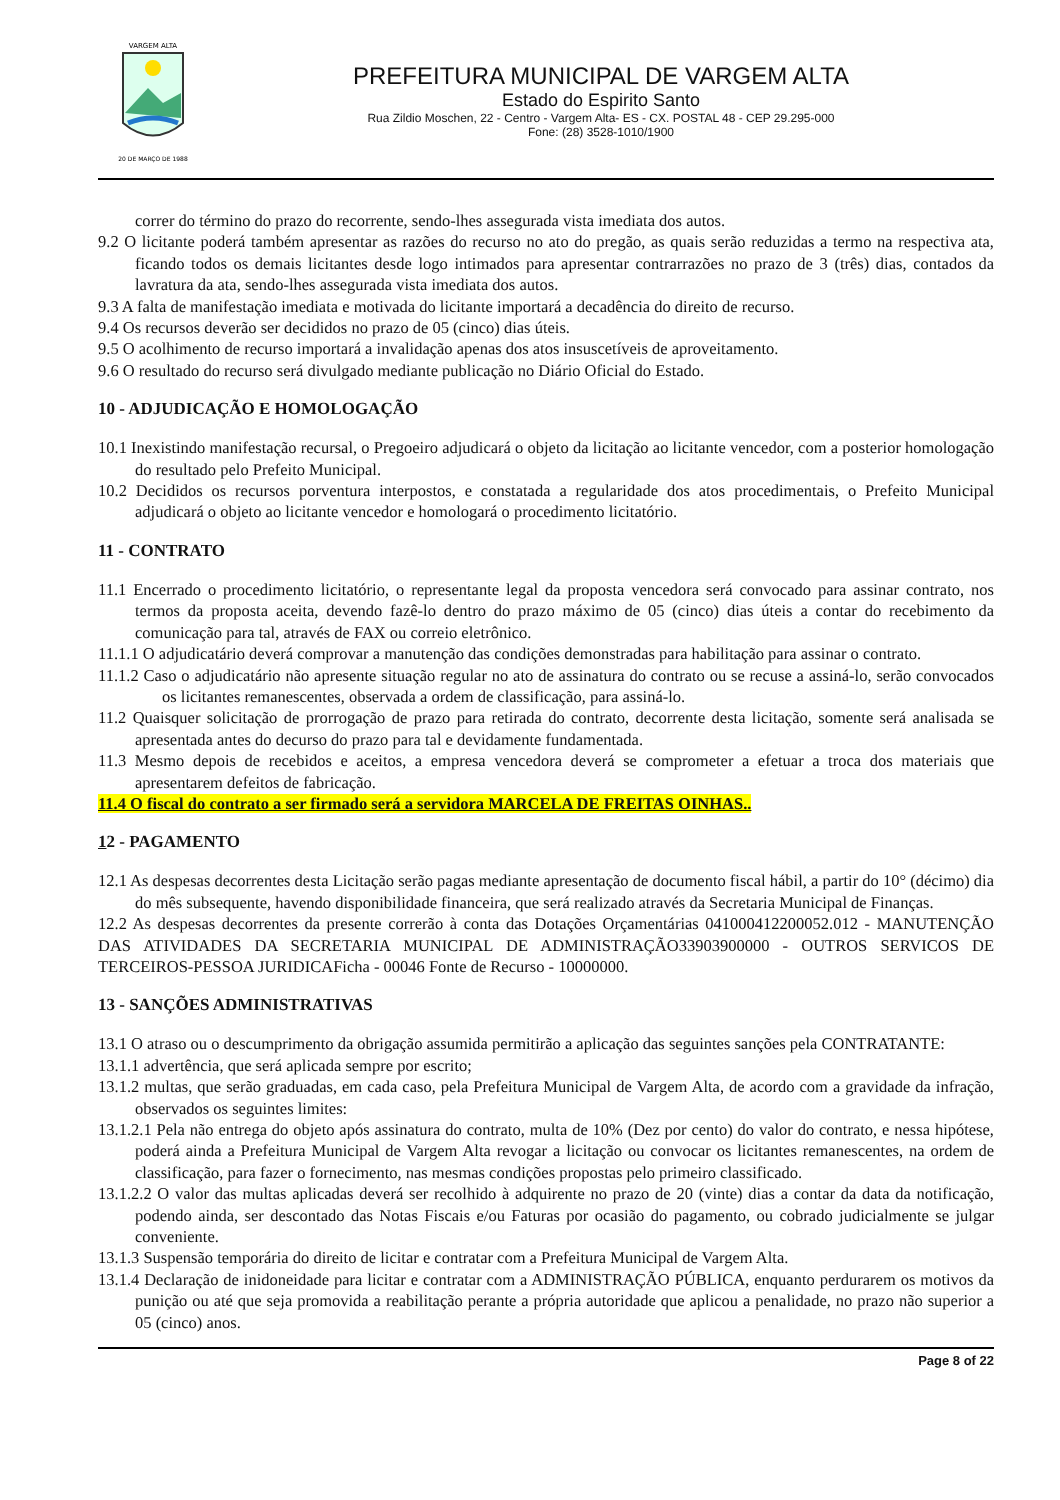VARGEM ALTA
20 DE MARÇO DE 1988
PREFEITURA MUNICIPAL DE VARGEM ALTA
Estado do Espirito Santo
Rua Zildio Moschen, 22 - Centro - Vargem Alta- ES - CX. POSTAL 48 - CEP 29.295-000
Fone: (28) 3528-1010/1900
correr do término do prazo do recorrente, sendo-lhes assegurada vista imediata dos autos.
9.2 O licitante poderá também apresentar as razões do recurso no ato do pregão, as quais serão reduzidas a termo na respectiva ata, ficando todos os demais licitantes desde logo intimados para apresentar contrarrazões no prazo de 3 (três) dias, contados da lavratura da ata, sendo-lhes assegurada vista imediata dos autos.
9.3 A falta de manifestação imediata e motivada do licitante importará a decadência do direito de recurso.
9.4 Os recursos deverão ser decididos no prazo de 05 (cinco) dias úteis.
9.5 O acolhimento de recurso importará a invalidação apenas dos atos insuscetíveis de aproveitamento.
9.6 O resultado do recurso será divulgado mediante publicação no Diário Oficial do Estado.
10 - ADJUDICAÇÃO E HOMOLOGAÇÃO
10.1 Inexistindo manifestação recursal, o Pregoeiro adjudicará o objeto da licitação ao licitante vencedor, com a posterior homologação do resultado pelo Prefeito Municipal.
10.2 Decididos os recursos porventura interpostos, e constatada a regularidade dos atos procedimentais, o Prefeito Municipal adjudicará o objeto ao licitante vencedor e homologará o procedimento licitatório.
11 - CONTRATO
11.1 Encerrado o procedimento licitatório, o representante legal da proposta vencedora será convocado para assinar contrato, nos termos da proposta aceita, devendo fazê-lo dentro do prazo máximo de 05 (cinco) dias úteis a contar do recebimento da comunicação para tal, através de FAX ou correio eletrônico.
11.1.1 O adjudicatário deverá comprovar a manutenção das condições demonstradas para habilitação para assinar o contrato.
11.1.2 Caso o adjudicatário não apresente situação regular no ato de assinatura do contrato ou se recuse a assiná-lo, serão convocados os licitantes remanescentes, observada a ordem de classificação, para assiná-lo.
11.2 Quaisquer solicitação de prorrogação de prazo para retirada do contrato, decorrente desta licitação, somente será analisada se apresentada antes do decurso do prazo para tal e devidamente fundamentada.
11.3 Mesmo depois de recebidos e aceitos, a empresa vencedora deverá se comprometer a efetuar a troca dos materiais que apresentarem defeitos de fabricação.
11.4 O fiscal do contrato a ser firmado será a servidora MARCELA DE FREITAS OINHAS..
12 - PAGAMENTO
12.1 As despesas decorrentes desta Licitação serão pagas mediante apresentação de documento fiscal hábil, a partir do 10° (décimo) dia do mês subsequente, havendo disponibilidade financeira, que será realizado através da Secretaria Municipal de Finanças.
12.2 As despesas decorrentes da presente correrão à conta das Dotações Orçamentárias 041000412200052.012 - MANUTENÇÃO DAS ATIVIDADES DA SECRETARIA MUNICIPAL DE ADMINISTRAÇÃO33903900000 - OUTROS SERVICOS DE TERCEIROS-PESSOA JURIDICAFicha - 00046 Fonte de Recurso - 10000000.
13 - SANÇÕES ADMINISTRATIVAS
13.1 O atraso ou o descumprimento da obrigação assumida permitirão a aplicação das seguintes sanções pela CONTRATANTE:
13.1.1 advertência, que será aplicada sempre por escrito;
13.1.2 multas, que serão graduadas, em cada caso, pela Prefeitura Municipal de Vargem Alta, de acordo com a gravidade da infração, observados os seguintes limites:
13.1.2.1 Pela não entrega do objeto após assinatura do contrato, multa de 10% (Dez por cento) do valor do contrato, e nessa hipótese, poderá ainda a Prefeitura Municipal de Vargem Alta revogar a licitação ou convocar os licitantes remanescentes, na ordem de classificação, para fazer o fornecimento, nas mesmas condições propostas pelo primeiro classificado.
13.1.2.2 O valor das multas aplicadas deverá ser recolhido à adquirente no prazo de 20 (vinte) dias a contar da data da notificação, podendo ainda, ser descontado das Notas Fiscais e/ou Faturas por ocasião do pagamento, ou cobrado judicialmente se julgar conveniente.
13.1.3 Suspensão temporária do direito de licitar e contratar com a Prefeitura Municipal de Vargem Alta.
13.1.4 Declaração de inidoneidade para licitar e contratar com a ADMINISTRAÇÃO PÚBLICA, enquanto perdurarem os motivos da punição ou até que seja promovida a reabilitação perante a própria autoridade que aplicou a penalidade, no prazo não superior a 05 (cinco) anos.
Page 8 of 22